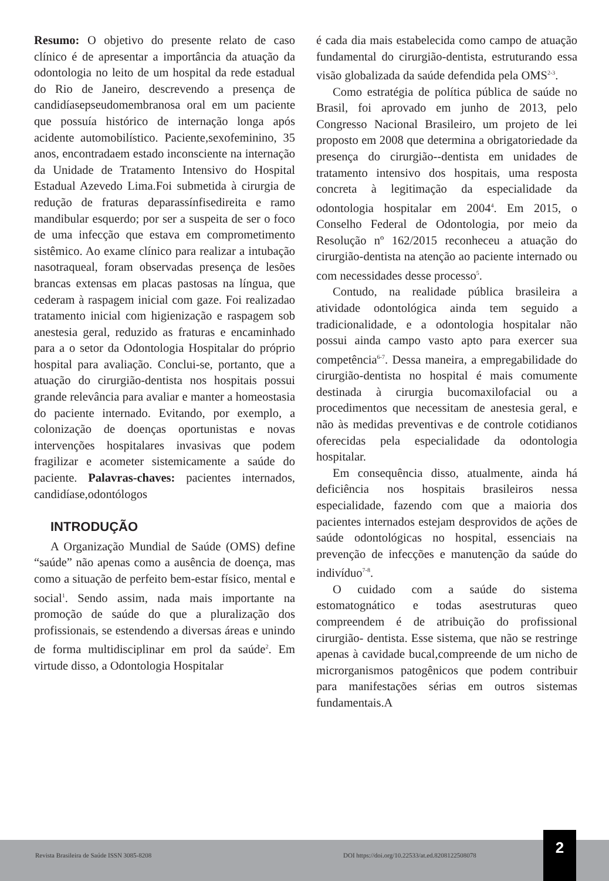Resumo: O objetivo do presente relato de caso clínico é de apresentar a importância da atuação da odontologia no leito de um hospital da rede estadual do Rio de Janeiro, descrevendo a presença de candidíasepseudomembranosa oral em um paciente que possuía histórico de internação longa após acidente automobilístico. Paciente,sexofeminino, 35 anos, encontradaem estado inconsciente na internação da Unidade de Tratamento Intensivo do Hospital Estadual Azevedo Lima.Foi submetida à cirurgia de redução de fraturas deparassínfisedireita e ramo mandibular esquerdo; por ser a suspeita de ser o foco de uma infecção que estava em comprometimento sistêmico. Ao exame clínico para realizar a intubação nasotraqueal, foram observadas presença de lesões brancas extensas em placas pastosas na língua, que cederam à raspagem inicial com gaze. Foi realizadao tratamento inicial com higienização e raspagem sob anestesia geral, reduzido as fraturas e encaminhado para a o setor da Odontologia Hospitalar do próprio hospital para avaliação. Conclui-se, portanto, que a atuação do cirurgião-dentista nos hospitais possui grande relevância para avaliar e manter a homeostasia do paciente internado. Evitando, por exemplo, a colonização de doenças oportunistas e novas intervenções hospitalares invasivas que podem fragilizar e acometer sistemicamente a saúde do paciente. Palavras-chaves: pacientes internados, candidíase,odontólogos
INTRODUÇÃO
A Organização Mundial de Saúde (OMS) define “saúde” não apenas como a ausência de doença, mas como a situação de perfeito bem-estar físico, mental e social<sup>1</sup>. Sendo assim, nada mais importante na promoção de saúde do que a pluralização dos profissionais, se estendendo a diversas áreas e unindo de forma multidisciplinar em prol da saúde<sup>2</sup>. Em virtude disso, a Odontologia Hospitalar
é cada dia mais estabelecida como campo de atuação fundamental do cirurgião-dentista, estruturando essa visão globalizada da saúde defendida pela OMS<sup>2-3</sup>.
Como estratégia de política pública de saúde no Brasil, foi aprovado em junho de 2013, pelo Congresso Nacional Brasileiro, um projeto de lei proposto em 2008 que determina a obrigatoriedade da presença do cirurgião--dentista em unidades de tratamento intensivo dos hospitais, uma resposta concreta à legitimação da especialidade da odontologia hospitalar em 2004<sup>4</sup>. Em 2015, o Conselho Federal de Odontologia, por meio da Resolução nº 162/2015 reconheceu a atuação do cirurgião-dentista na atenção ao paciente internado ou com necessidades desse processo<sup>5</sup>.
Contudo, na realidade pública brasileira a atividade odontológica ainda tem seguido a tradicionalidade, e a odontologia hospitalar não possui ainda campo vasto apto para exercer sua competência<sup>6-7</sup>. Dessa maneira, a empregabilidade do cirurgião-dentista no hospital é mais comumente destinada à cirurgia bucomaxilofacial ou a procedimentos que necessitam de anestesia geral, e não às medidas preventivas e de controle cotidianos oferecidas pela especialidade da odontologia hospitalar.
Em consequência disso, atualmente, ainda há deficiência nos hospitais brasileiros nessa especialidade, fazendo com que a maioria dos pacientes internados estejam desprovidos de ações de saúde odontológicas no hospital, essenciais na prevenção de infecções e manutenção da saúde do indivíduo<sup>7-8</sup>.
O cuidado com a saúde do sistema estomatognático e todas asestruturas queo compreendem é de atribuição do profissional cirurgião- dentista. Esse sistema, que não se restringe apenas à cavidade bucal,compreende de um nicho de microrganismos patogênicos que podem contribuir para manifestações sérias em outros sistemas fundamentais.A
Revista Brasileira de Saúde ISSN 3085-8208
DOI https://doi.org/10.22533/at.ed.8208122508078
2